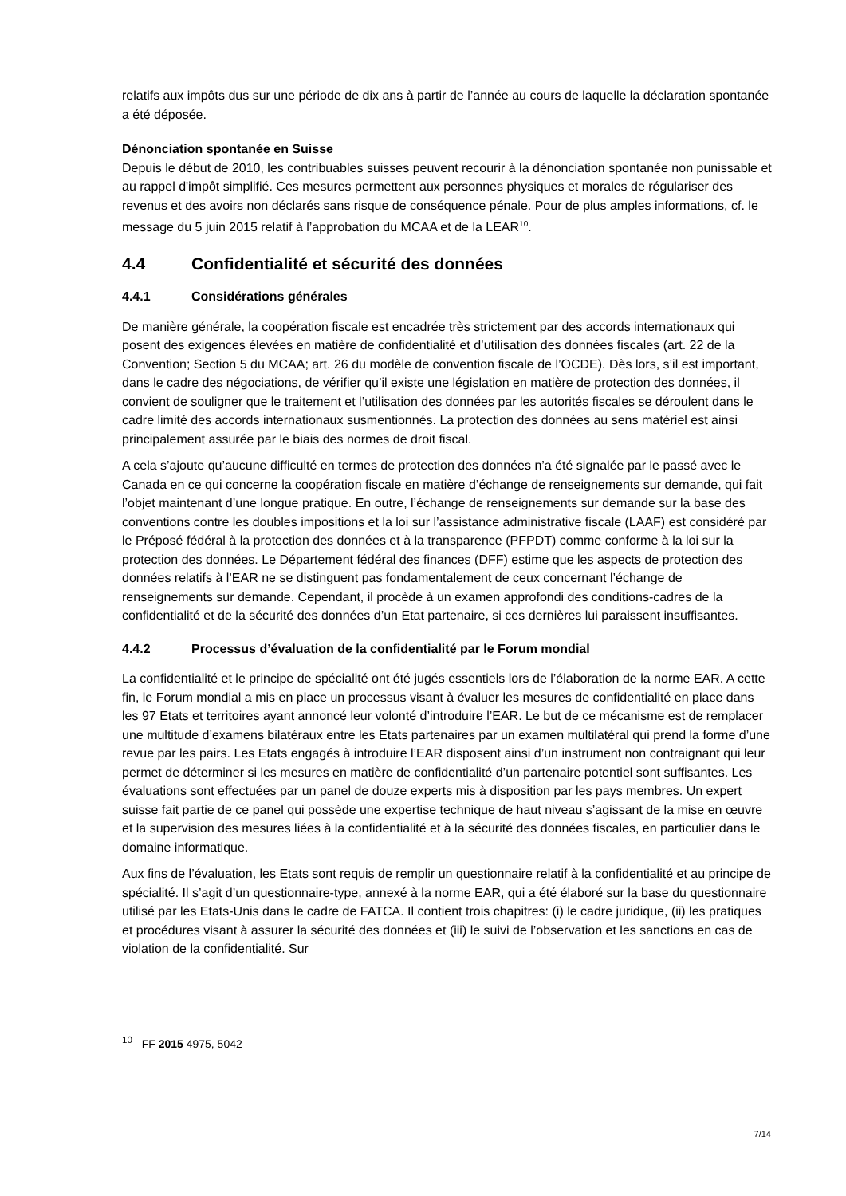relatifs aux impôts dus sur une période de dix ans à partir de l’année au cours de laquelle la déclaration spontanée a été déposée.
Dénonciation spontanée en Suisse
Depuis le début de 2010, les contribuables suisses peuvent recourir à la dénonciation spontanée non punissable et au rappel d'impôt simplifié. Ces mesures permettent aux personnes physiques et morales de régulariser des revenus et des avoirs non déclarés sans risque de conséquence pénale. Pour de plus amples informations, cf. le message du 5 juin 2015 relatif à l’approbation du MCAA et de la LEAR<sup>10</sup>.
4.4 Confidentialité et sécurité des données
4.4.1 Considérations générales
De manière générale, la coopération fiscale est encadrée très strictement par des accords internationaux qui posent des exigences élevées en matière de confidentialité et d’utilisation des données fiscales (art. 22 de la Convention; Section 5 du MCAA; art. 26 du modèle de convention fiscale de l’OCDE). Dès lors, s’il est important, dans le cadre des négociations, de vérifier qu’il existe une législation en matière de protection des données, il convient de souligner que le traitement et l’utilisation des données par les autorités fiscales se déroulent dans le cadre limité des accords internationaux susmentionnés. La protection des données au sens matériel est ainsi principalement assurée par le biais des normes de droit fiscal.
A cela s’ajoute qu’aucune difficulté en termes de protection des données n’a été signalée par le passé avec le Canada en ce qui concerne la coopération fiscale en matière d’échange de renseignements sur demande, qui fait l’objet maintenant d’une longue pratique. En outre, l’échange de renseignements sur demande sur la base des conventions contre les doubles impositions et la loi sur l’assistance administrative fiscale (LAAF) est considéré par le Préposé fédéral à la protection des données et à la transparence (PFPDT) comme conforme à la loi sur la protection des données. Le Département fédéral des finances (DFF) estime que les aspects de protection des données relatifs à l’EAR ne se distinguent pas fondamentalement de ceux concernant l’échange de renseignements sur demande. Cependant, il procède à un examen approfondi des conditions-cadres de la confidentialité et de la sécurité des données d’un Etat partenaire, si ces dernières lui paraissent insuffisantes.
4.4.2 Processus d’évaluation de la confidentialité par le Forum mondial
La confidentialité et le principe de spécialité ont été jugés essentiels lors de l’élaboration de la norme EAR. A cette fin, le Forum mondial a mis en place un processus visant à évaluer les mesures de confidentialité en place dans les 97 Etats et territoires ayant annoncé leur volonté d’introduire l’EAR. Le but de ce mécanisme est de remplacer une multitude d’examens bilatéraux entre les Etats partenaires par un examen multilatéral qui prend la forme d’une revue par les pairs. Les Etats engagés à introduire l’EAR disposent ainsi d’un instrument non contraignant qui leur permet de déterminer si les mesures en matière de confidentialité d’un partenaire potentiel sont suffisantes. Les évaluations sont effectuées par un panel de douze experts mis à disposition par les pays membres. Un expert suisse fait partie de ce panel qui possède une expertise technique de haut niveau s’agissant de la mise en œuvre et la supervision des mesures liées à la confidentialité et à la sécurité des données fiscales, en particulier dans le domaine informatique.
Aux fins de l’évaluation, les Etats sont requis de remplir un questionnaire relatif à la confidentialité et au principe de spécialité. Il s’agit d’un questionnaire-type, annexé à la norme EAR, qui a été élaboré sur la base du questionnaire utilisé par les Etats-Unis dans le cadre de FATCA. Il contient trois chapitres: (i) le cadre juridique, (ii) les pratiques et procédures visant à assurer la sécurité des données et (iii) le suivi de l’observation et les sanctions en cas de violation de la confidentialité. Sur
<sup>10</sup> FF 2015 4975, 5042
7/14